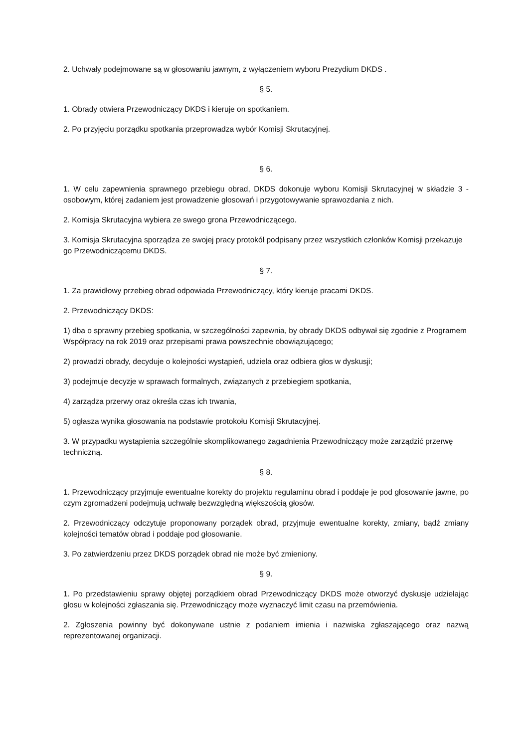2. Uchwały podejmowane są w głosowaniu jawnym, z wyłączeniem wyboru Prezydium DKDS .
§ 5.
1. Obrady otwiera Przewodniczący DKDS i kieruje on spotkaniem.
2. Po przyjęciu porządku spotkania przeprowadza wybór Komisji Skrutacyjnej.
§ 6.
1. W celu zapewnienia sprawnego przebiegu obrad, DKDS dokonuje wyboru Komisji Skrutacyjnej w składzie 3 - osobowym, której zadaniem jest prowadzenie głosowań i przygotowywanie sprawozdania z nich.
2. Komisja Skrutacyjna wybiera ze swego grona Przewodniczącego.
3. Komisja Skrutacyjna sporządza ze swojej pracy protokół podpisany przez wszystkich członków Komisji przekazuje go Przewodniczącemu DKDS.
§ 7.
1. Za prawidłowy przebieg obrad odpowiada Przewodniczący, który kieruje pracami DKDS.
2. Przewodniczący DKDS:
1) dba o sprawny przebieg spotkania, w szczególności zapewnia, by obrady DKDS odbywał się zgodnie z Programem Współpracy na rok 2019 oraz przepisami prawa powszechnie obowiązującego;
2) prowadzi obrady, decyduje o kolejności wystąpień, udziela oraz odbiera głos w dyskusji;
3) podejmuje decyzje w sprawach formalnych, związanych z przebiegiem spotkania,
4) zarządza przerwy oraz określa czas ich trwania,
5) ogłasza wynika głosowania na podstawie protokołu Komisji Skrutacyjnej.
3. W przypadku wystąpienia szczególnie skomplikowanego zagadnienia Przewodniczący może zarządzić przerwę techniczną.
§ 8.
1. Przewodniczący przyjmuje ewentualne korekty do projektu regulaminu obrad i poddaje je pod głosowanie jawne, po czym zgromadzeni podejmują uchwałę bezwzględną większością głosów.
2. Przewodniczący odczytuje proponowany porządek obrad, przyjmuje ewentualne korekty, zmiany, bądź zmiany kolejności tematów obrad i poddaje pod głosowanie.
3. Po zatwierdzeniu przez DKDS porządek obrad nie może być zmieniony.
§ 9.
1. Po przedstawieniu sprawy objętej porządkiem obrad Przewodniczący DKDS może otworzyć dyskusje udzielając głosu w kolejności zgłaszania się. Przewodniczący może wyznaczyć limit czasu na przemówienia.
2. Zgłoszenia powinny być dokonywane ustnie z podaniem imienia i nazwiska zgłaszającego oraz nazwą reprezentowanej organizacji.